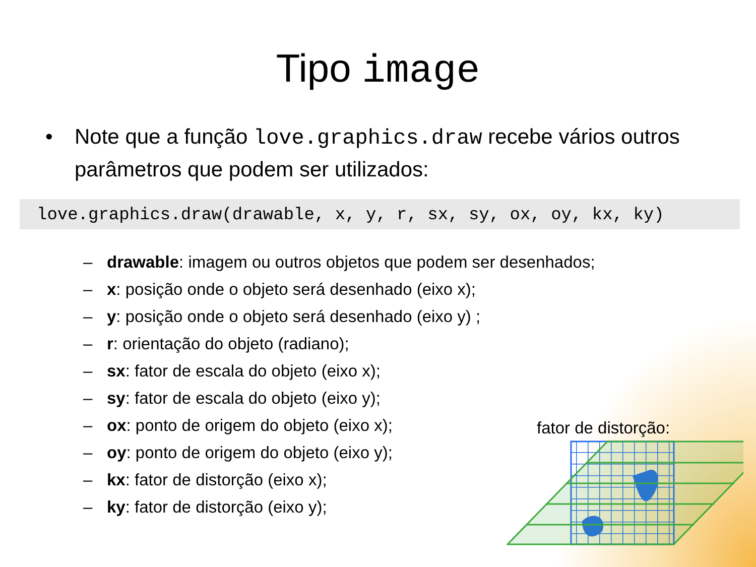Tipo image
• Note que a função love.graphics.draw recebe vários outros parâmetros que podem ser utilizados:
love.graphics.draw(drawable, x, y, r, sx, sy, ox, oy, kx, ky)
– drawable: imagem ou outros objetos que podem ser desenhados;
– x: posição onde o objeto será desenhado (eixo x);
– y: posição onde o objeto será desenhado (eixo y) ;
– r: orientação do objeto (radiano);
– sx: fator de escala do objeto (eixo x);
– sy: fator de escala do objeto (eixo y);
– ox: ponto de origem do objeto (eixo x);
– oy: ponto de origem do objeto (eixo y);
– kx: fator de distorção (eixo x);
– ky: fator de distorção (eixo y);
fator de distorção: